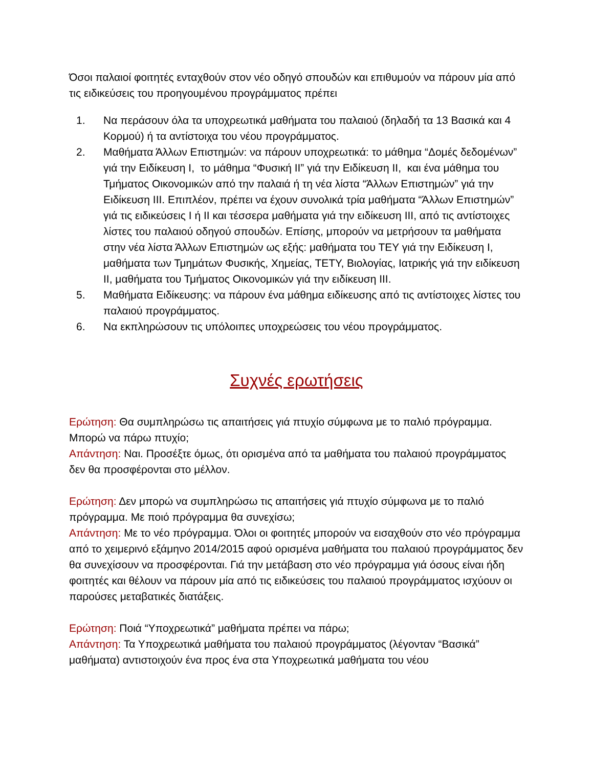Όσοι παλαιοί φοιτητές ενταχθούν στον νέο οδηγό σπουδών και επιθυμούν να πάρουν μία από τις ειδικεύσεις του προηγουμένου προγράμματος πρέπει
1. Να περάσουν όλα τα υποχρεωτικά μαθήματα του παλαιού (δηλαδή τα 13 Βασικά και 4 Κορμού) ή τα αντίστοιχα του νέου προγράμματος.
2. Μαθήματα Άλλων Επιστημών: να πάρουν υποχρεωτικά: το μάθημα “Δομές δεδομένων” γιά την Ειδίκευση I, το μάθημα “Φυσική II” γιά την Ειδίκευση II, και ένα μάθημα του Τμήματος Οικονομικών από την παλαιά ή τη νέα λίστα “Άλλων Επιστημών” γιά την Ειδίκευση III. Επιπλέον, πρέπει να έχουν συνολικά τρία μαθήματα “Άλλων Επιστημών” γιά τις ειδικεύσεις I ή II και τέσσερα μαθήματα γιά την ειδίκευση III, από τις αντίστοιχες λίστες του παλαιού οδηγού σπουδών. Επίσης, μπορούν να μετρήσουν τα μαθήματα στην νέα λίστα Άλλων Επιστημών ως εξής: μαθήματα του ΤΕΥ γιά την Ειδίκευση I, μαθήματα των Τμημάτων Φυσικής, Χημείας, ΤΕΤΥ, Βιολογίας, Ιατρικής γιά την ειδίκευση II, μαθήματα του Τμήματος Οικονομικών γιά την ειδίκευση III.
5. Μαθήματα Ειδίκευσης: να πάρουν ένα μάθημα ειδίκευσης από τις αντίστοιχες λίστες του παλαιού προγράμματος.
6. Να εκπληρώσουν τις υπόλοιπες υποχρεώσεις του νέου προγράμματος.
Συχνές ερωτήσεις
Ερώτηση: Θα συμπληρώσω τις απαιτήσεις γιά πτυχίο σύμφωνα με το παλιό πρόγραμμα. Μπορώ να πάρω πτυχίο;
Απάντηση: Ναι. Προσέξτε όμως, ότι ορισμένα από τα μαθήματα του παλαιού προγράμματος δεν θα προσφέρονται στο μέλλον.
Ερώτηση: Δεν μπορώ να συμπληρώσω τις απαιτήσεις γιά πτυχίο σύμφωνα με το παλιό πρόγραμμα. Με ποιό πρόγραμμα θα συνεχίσω;
Απάντηση: Με το νέο πρόγραμμα. Όλοι οι φοιτητές μπορούν να εισαχθούν στο νέο πρόγραμμα από το χειμερινό εξάμηνο 2014/2015 αφού ορισμένα μαθήματα του παλαιού προγράμματος δεν θα συνεχίσουν να προσφέρονται. Γιά την μετάβαση στο νέο πρόγραμμα γιά όσους είναι ήδη φοιτητές και θέλουν να πάρουν μία από τις ειδικεύσεις του παλαιού προγράμματος ισχύουν οι παρούσες μεταβατικές διατάξεις.
Ερώτηση: Ποιά “Υποχρεωτικά” μαθήματα πρέπει να πάρω;
Απάντηση: Τα Υποχρεωτικά μαθήματα του παλαιού προγράμματος (λέγονταν “Βασικά” μαθήματα) αντιστοιχούν ένα προς ένα στα Υποχρεωτικά μαθήματα του νέου